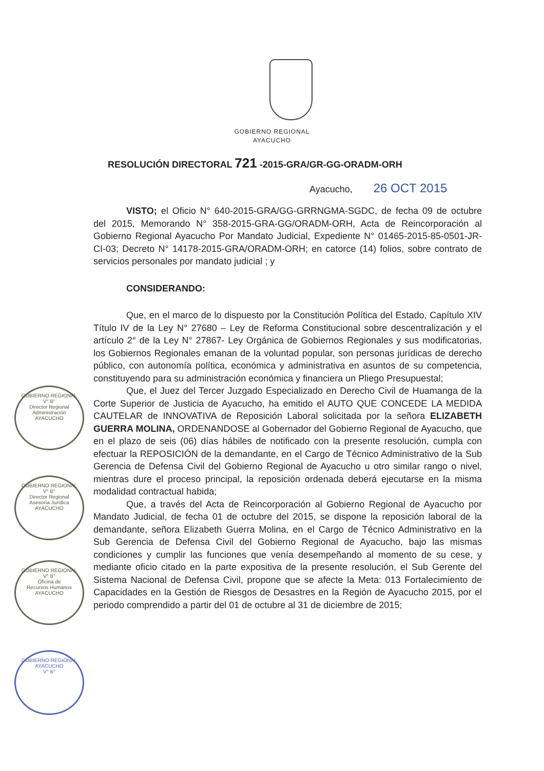GOBIERNO REGIONAL
AYACUCHO
RESOLUCIÓN DIRECTORAL 721 -2015-GRA/GR-GG-ORADM-ORH
Ayacucho, 26 OCT 2015
VISTO; el Oficio N° 640-2015-GRA/GG-GRRNGMA-SGDC, de fecha 09 de octubre del 2015, Memorando N° 358-2015-GRA-GG/ORADM-ORH, Acta de Reincorporación al Gobierno Regional Ayacucho Por Mandato Judicial, Expediente N° 01465-2015-85-0501-JR-CI-03; Decreto N° 14178-2015-GRA/ORADM-ORH; en catorce (14) folios, sobre contrato de servicios personales por mandato judicial ; y
CONSIDERANDO:
Que, en el marco de lo dispuesto por la Constitución Política del Estado, Capítulo XIV Título IV de la Ley N° 27680 – Ley de Reforma Constitucional sobre descentralización y el artículo 2° de la Ley N° 27867- Ley Orgánica de Gobiernos Regionales y sus modificatorias, los Gobiernos Regionales emanan de la voluntad popular, son personas jurídicas de derecho público, con autonomía política, económica y administrativa en asuntos de su competencia, constituyendo para su administración económica y financiera un Pliego Presupuestal;
Que, el Juez del Tercer Juzgado Especializado en Derecho Civil de Huamanga de la Corte Superior de Justicia de Ayacucho, ha emitido el AUTO QUE CONCEDE LA MEDIDA CAUTELAR de INNOVATIVA de Reposición Laboral solicitada por la señora ELIZABETH GUERRA MOLINA, ORDENANDOSE al Gobernador del Gobierno Regional de Ayacucho, que en el plazo de seis (06) días hábiles de notificado con la presente resolución, cumpla con efectuar la REPOSICIÓN de la demandante, en el Cargo de Técnico Administrativo de la Sub Gerencia de Defensa Civil del Gobierno Regional de Ayacucho u otro similar rango o nivel, mientras dure el proceso principal, la reposición ordenada deberá ejecutarse en la misma modalidad contractual habida;
Que, a través del Acta de Reincorporación al Gobierno Regional de Ayacucho por Mandato Judicial, de fecha 01 de octubre del 2015, se dispone la reposición laboral de la demandante, señora Elizabeth Guerra Molina, en el Cargo de Técnico Administrativo en la Sub Gerencia de Defensa Civil del Gobierno Regional de Ayacucho, bajo las mismas condiciones y cumplir las funciones que venía desempeñando al momento de su cese, y mediante oficio citado en la parte expositiva de la presente resolución, el Sub Gerente del Sistema Nacional de Defensa Civil, propone que se afecte la Meta: 013 Fortalecimiento de Capacidades en la Gestión de Riesgos de Desastres en la Región de Ayacucho 2015, por el periodo comprendido a partir del 01 de octubre al 31 de diciembre de 2015;
GOBIERNO REGIONAL
V° B°
Director Regional
Administración
AYACUCHO
GOBIERNO REGIONAL
V° B°
Director Regional
Asesoría Jurídica
AYACUCHO
GOBIERNO REGIONAL
V° B°
Oficina de
Recursos Humanos
AYACUCHO
GOBIERNO REGIONAL AYACUCHO
V° B°